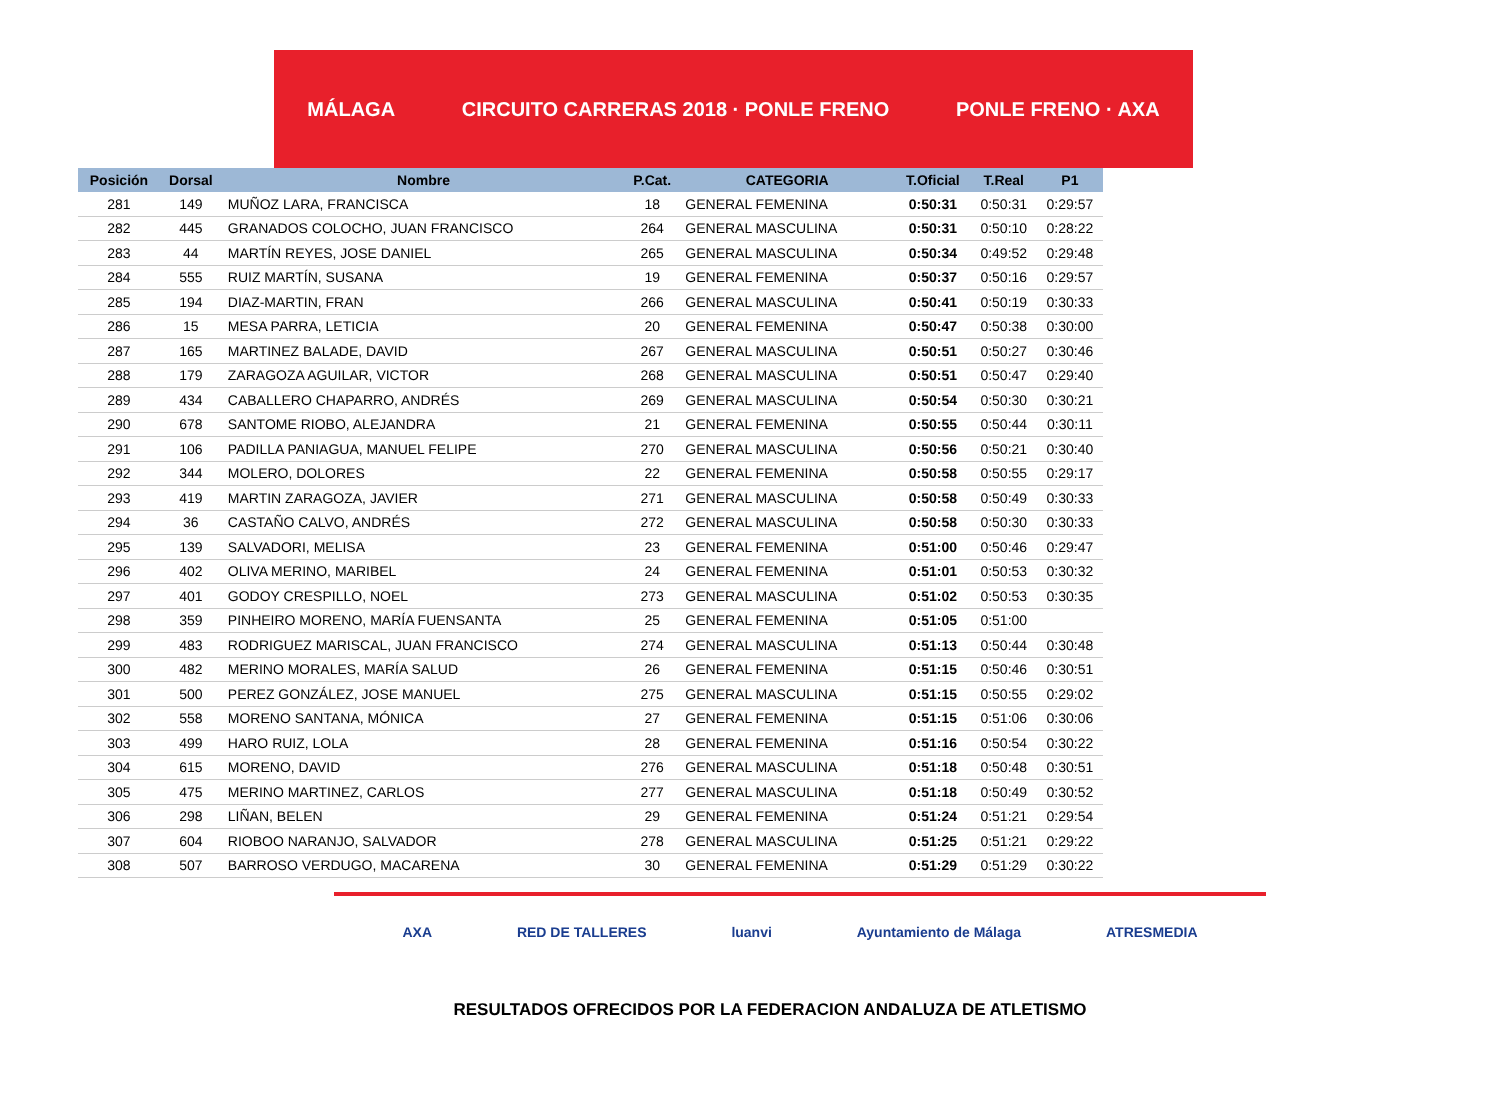MÁLAGA CIRCUITO CARRERAS 2018 · PONLE FRENO PONLE FRENO · AXA
| Posición | Dorsal | Nombre | P.Cat. | CATEGORIA | T.Oficial | T.Real | P1 |
| --- | --- | --- | --- | --- | --- | --- | --- |
| 281 | 149 | MUÑOZ LARA, FRANCISCA | 18 | GENERAL FEMENINA | 0:50:31 | 0:50:31 | 0:29:57 |
| 282 | 445 | GRANADOS COLOCHO, JUAN FRANCISCO | 264 | GENERAL MASCULINA | 0:50:31 | 0:50:10 | 0:28:22 |
| 283 | 44 | MARTÍN REYES, JOSE DANIEL | 265 | GENERAL MASCULINA | 0:50:34 | 0:49:52 | 0:29:48 |
| 284 | 555 | RUIZ MARTÍN, SUSANA | 19 | GENERAL FEMENINA | 0:50:37 | 0:50:16 | 0:29:57 |
| 285 | 194 | DIAZ-MARTIN, FRAN | 266 | GENERAL MASCULINA | 0:50:41 | 0:50:19 | 0:30:33 |
| 286 | 15 | MESA PARRA, LETICIA | 20 | GENERAL FEMENINA | 0:50:47 | 0:50:38 | 0:30:00 |
| 287 | 165 | MARTINEZ BALADE, DAVID | 267 | GENERAL MASCULINA | 0:50:51 | 0:50:27 | 0:30:46 |
| 288 | 179 | ZARAGOZA AGUILAR, VICTOR | 268 | GENERAL MASCULINA | 0:50:51 | 0:50:47 | 0:29:40 |
| 289 | 434 | CABALLERO CHAPARRO, ANDRÉS | 269 | GENERAL MASCULINA | 0:50:54 | 0:50:30 | 0:30:21 |
| 290 | 678 | SANTOME RIOBO, ALEJANDRA | 21 | GENERAL FEMENINA | 0:50:55 | 0:50:44 | 0:30:11 |
| 291 | 106 | PADILLA PANIAGUA, MANUEL FELIPE | 270 | GENERAL MASCULINA | 0:50:56 | 0:50:21 | 0:30:40 |
| 292 | 344 | MOLERO, DOLORES | 22 | GENERAL FEMENINA | 0:50:58 | 0:50:55 | 0:29:17 |
| 293 | 419 | MARTIN ZARAGOZA, JAVIER | 271 | GENERAL MASCULINA | 0:50:58 | 0:50:49 | 0:30:33 |
| 294 | 36 | CASTAÑO CALVO, ANDRÉS | 272 | GENERAL MASCULINA | 0:50:58 | 0:50:30 | 0:30:33 |
| 295 | 139 | SALVADORI, MELISA | 23 | GENERAL FEMENINA | 0:51:00 | 0:50:46 | 0:29:47 |
| 296 | 402 | OLIVA MERINO, MARIBEL | 24 | GENERAL FEMENINA | 0:51:01 | 0:50:53 | 0:30:32 |
| 297 | 401 | GODOY CRESPILLO, NOEL | 273 | GENERAL MASCULINA | 0:51:02 | 0:50:53 | 0:30:35 |
| 298 | 359 | PINHEIRO MORENO, MARÍA FUENSANTA | 25 | GENERAL FEMENINA | 0:51:05 | 0:51:00 | |
| 299 | 483 | RODRIGUEZ MARISCAL, JUAN FRANCISCO | 274 | GENERAL MASCULINA | 0:51:13 | 0:50:44 | 0:30:48 |
| 300 | 482 | MERINO MORALES, MARÍA SALUD | 26 | GENERAL FEMENINA | 0:51:15 | 0:50:46 | 0:30:51 |
| 301 | 500 | PEREZ GONZÁLEZ, JOSE MANUEL | 275 | GENERAL MASCULINA | 0:51:15 | 0:50:55 | 0:29:02 |
| 302 | 558 | MORENO SANTANA, MÓNICA | 27 | GENERAL FEMENINA | 0:51:15 | 0:51:06 | 0:30:06 |
| 303 | 499 | HARO RUIZ, LOLA | 28 | GENERAL FEMENINA | 0:51:16 | 0:50:54 | 0:30:22 |
| 304 | 615 | MORENO, DAVID | 276 | GENERAL MASCULINA | 0:51:18 | 0:50:48 | 0:30:51 |
| 305 | 475 | MERINO MARTINEZ, CARLOS | 277 | GENERAL MASCULINA | 0:51:18 | 0:50:49 | 0:30:52 |
| 306 | 298 | LIÑAN, BELEN | 29 | GENERAL FEMENINA | 0:51:24 | 0:51:21 | 0:29:54 |
| 307 | 604 | RIOBOO NARANJO, SALVADOR | 278 | GENERAL MASCULINA | 0:51:25 | 0:51:21 | 0:29:22 |
| 308 | 507 | BARROSO VERDUGO, MACARENA | 30 | GENERAL FEMENINA | 0:51:29 | 0:51:29 | 0:30:22 |
AXA RED DE TALLERES luanvi Ayuntamiento de Málaga ATRESMEDIA
RESULTADOS OFRECIDOS POR LA FEDERACION ANDALUZA DE ATLETISMO